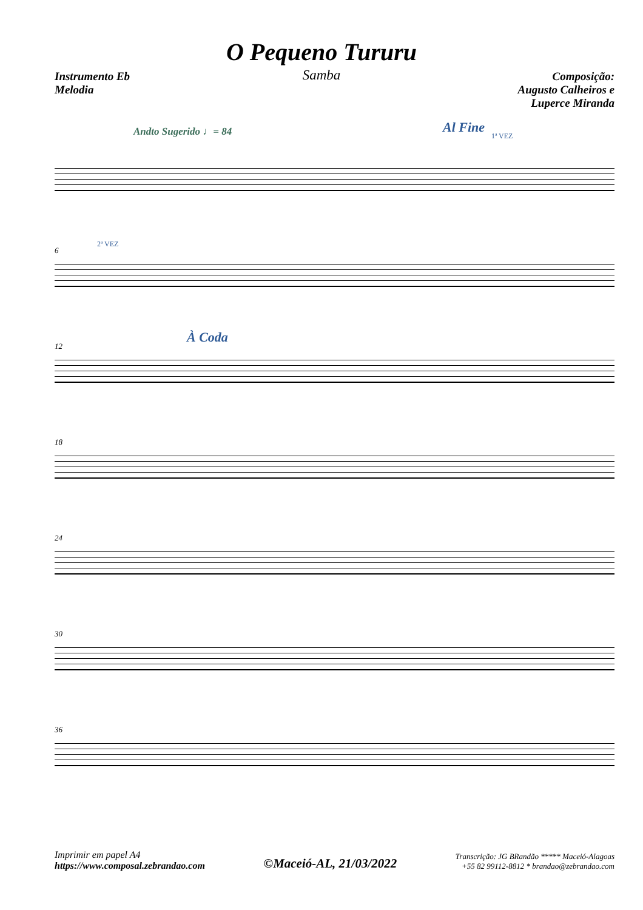O Pequeno Tururu
Samba
Instrumento Eb
Melodia
Composição:
Augusto Calheiros e
Luperce Miranda
Andto Sugerido ♩= 84
Al Fine
1ª VEZ
6
2ª VEZ
12
À Coda
18
24
30
36
Imprimir em papel A4
https://www.composal.zebrandao.com
©Maceió-AL, 21/03/2022
Transcrição: JG BRandão ***** Maceió-Alagoas
+55 82 99112-8812 * brandao@zebrandao.com